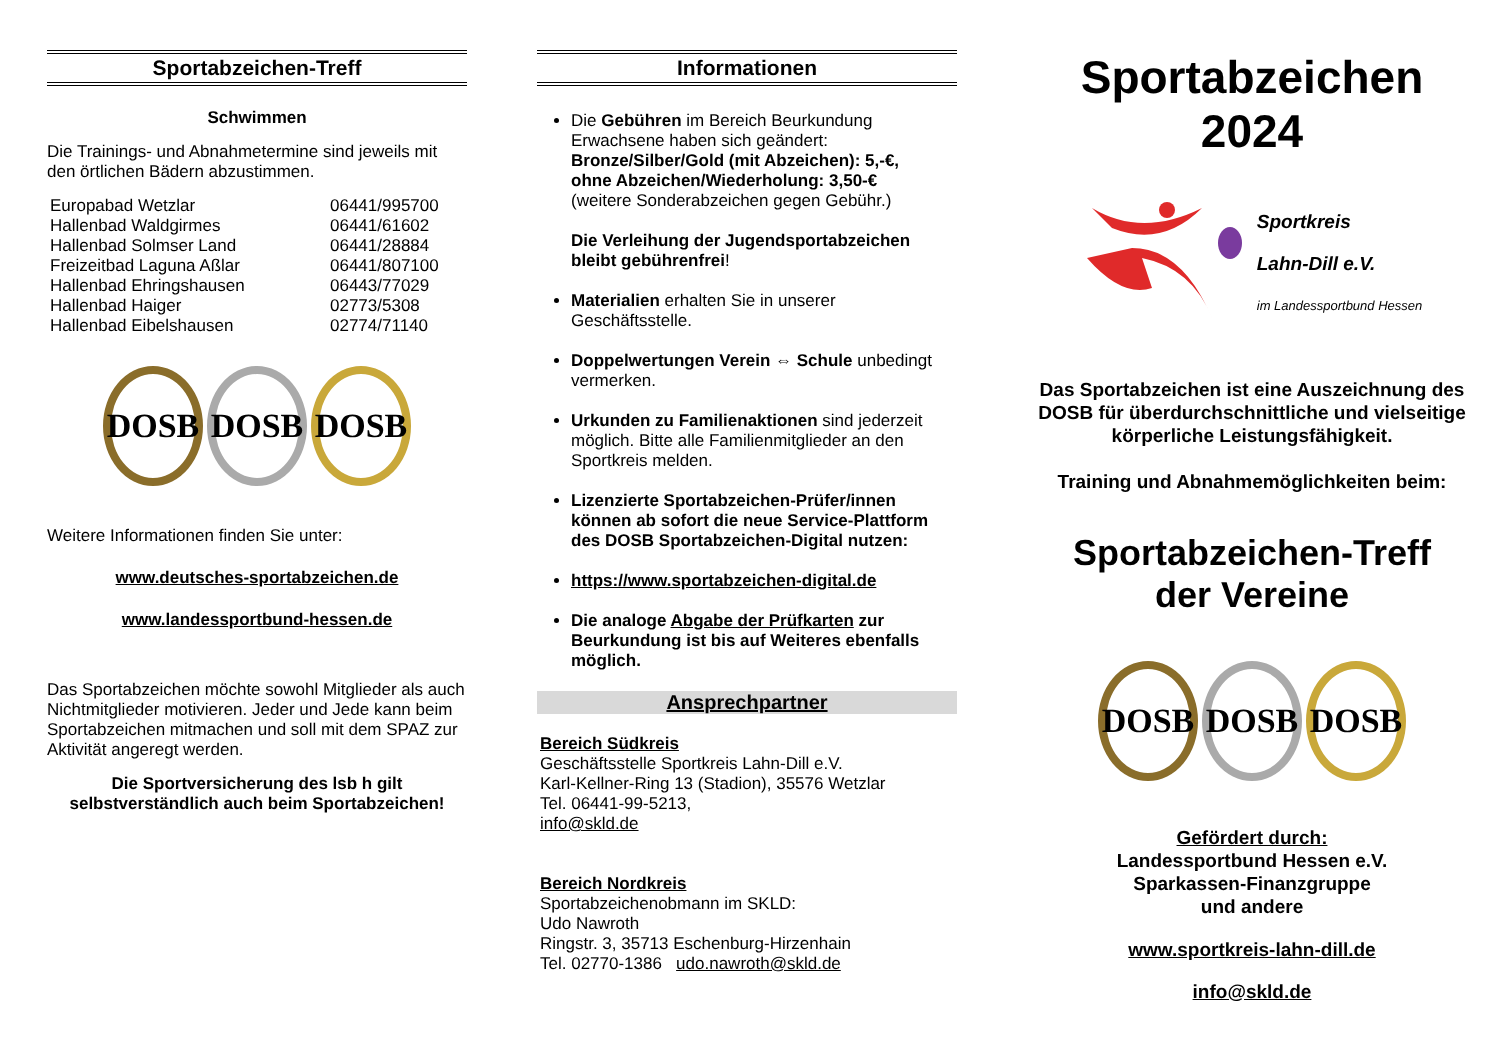Sportabzeichen-Treff
Schwimmen
Die Trainings- und Abnahmetermine sind jeweils mit den örtlichen Bädern abzustimmen.
| Europabad Wetzlar | 06441/995700 |
| Hallenbad Waldgirmes | 06441/61602 |
| Hallenbad Solmser Land | 06441/28884 |
| Freizeitbad Laguna Aßlar | 06441/807100 |
| Hallenbad Ehringshausen | 06443/77029 |
| Hallenbad Haiger | 02773/5308 |
| Hallenbad Eibelshausen | 02774/71140 |
DOSB DOSB DOSB
Weitere Informationen finden Sie unter:
www.deutsches-sportabzeichen.de
www.landessportbund-hessen.de
Das Sportabzeichen möchte sowohl Mitglieder als auch Nichtmitglieder motivieren. Jeder und Jede kann beim Sportabzeichen mitmachen und soll mit dem SPAZ zur Aktivität angeregt werden.
Die Sportversicherung des lsb h gilt selbstverständlich auch beim Sportabzeichen!
Informationen
Die Gebühren im Bereich Beurkundung Erwachsene haben sich geändert:
Bronze/Silber/Gold (mit Abzeichen): 5,-€,
ohne Abzeichen/Wiederholung: 3,50-€
(weitere Sonderabzeichen gegen Gebühr.)
Die Verleihung der Jugendsportabzeichen bleibt gebührenfrei!
Materialien erhalten Sie in unserer Geschäftsstelle.
Doppelwertungen Verein ⇔ Schule unbedingt vermerken.
Urkunden zu Familienaktionen sind jederzeit möglich. Bitte alle Familienmitglieder an den Sportkreis melden.
Lizenzierte Sportabzeichen-Prüfer/innen können ab sofort die neue Service-Plattform des DOSB Sportabzeichen-Digital nutzen:
https://www.sportabzeichen-digital.de
Die analoge Abgabe der Prüfkarten zur Beurkundung ist bis auf Weiteres ebenfalls möglich.
Ansprechpartner
Bereich Südkreis
Geschäftsstelle Sportkreis Lahn-Dill e.V.
Karl-Kellner-Ring 13 (Stadion), 35576 Wetzlar
Tel. 06441-99-5213,
info@skld.de
Bereich Nordkreis
Sportabzeichenobmann im SKLD:
Udo Nawroth
Ringstr. 3, 35713 Eschenburg-Hirzenhain
Tel. 02770-1386 udo.nawroth@skld.de
Sportabzeichen
2024
Sportkreis
Lahn-Dill e.V.
im Landessportbund Hessen
Das Sportabzeichen ist eine Auszeichnung des DOSB für überdurchschnittliche und vielseitige körperliche Leistungsfähigkeit.
Training und Abnahmemöglichkeiten beim:
Sportabzeichen-Treff
der Vereine
DOSB DOSB DOSB
Gefördert durch:
Landessportbund Hessen e.V.
Sparkassen-Finanzgruppe
und andere
www.sportkreis-lahn-dill.de
info@skld.de